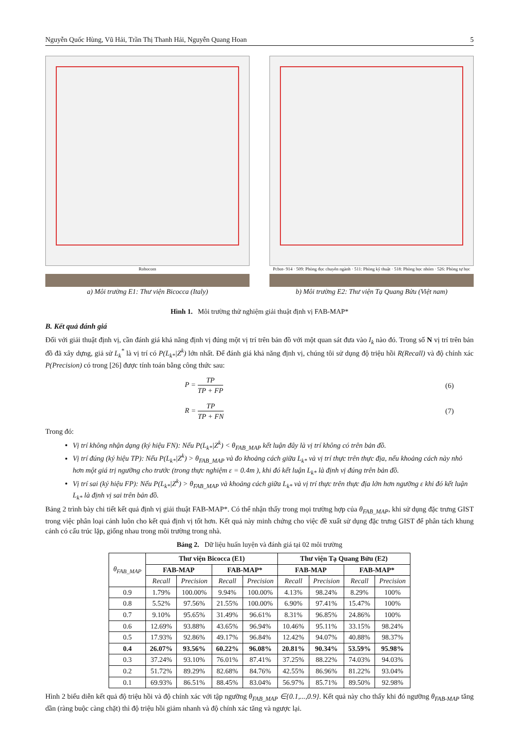Nguyễn Quốc Hùng, Vũ Hải, Trần Thị Thanh Hải, Nguyễn Quang Hoan 5
Robocom
a) Môi trường E1: Thư viện Bicocca (Italy)
Pcbot- 914 · 509: Phòng đọc chuyên ngành · 511: Phòng kỹ thuật · 518: Phòng học nhóm · 526: Phòng tự học
b) Môi trường E2: Thư viện Tạ Quang Bửu (Việt nam)
Hình 1. Môi trường thử nghiệm giải thuật định vị FAB-MAP*
B. Kết quả đánh giá
Đối với giải thuật định vị, cần đánh giá khả năng định vị đúng một vị trí trên bản đồ với một quan sát đưa vào I<sub>k</sub> nào đó. Trong số N vị trí trên bản đồ đã xây dựng, giả sử L<sub>k</sub><sup>*</sup> là vị trí có P(L<sub>k*</sub>|Z<sup>k</sup>) lớn nhất. Để đánh giá khả năng định vị, chúng tôi sử dụng độ triệu hồi R(Recall) và độ chính xác P(Precision) có trong [26] được tính toán bằng công thức sau:
P = TP TP + FP (6)
R = TP TP + FN (7)
Trong đó:
Vị trí không nhận dạng (ký hiệu FN): Nếu P(L<sub>k*</sub>|Z<sup>k</sup>) < θ<sub>FAB_MAP</sub> kết luận đây là vị trí không có trên bản đồ.
Vị trí đúng (ký hiệu TP): Nếu P(L<sub>k*</sub>|Z<sup>k</sup>) > θ<sub>FAB_MAP</sub> và đo khoảng cách giữa L<sub>k*</sub> và vị trí thực trên thực địa, nếu khoảng cách này nhỏ hơn một giá trị ngưỡng cho trước (trong thực nghiệm ε = 0.4m ), khi đó kết luận L<sub>k*</sub> là định vị đúng trên bản đồ.
Vị trí sai (ký hiệu FP): Nếu P(L<sub>k*</sub>|Z<sup>k</sup>) > θ<sub>FAB_MAP</sub> và khoảng cách giữa L<sub>k*</sub> và vị trí thực trên thực địa lớn hơn ngưỡng ε khi đó kết luận L<sub>k*</sub> là định vị sai trên bản đồ.
Bảng 2 trình bày chi tiết kết quả định vị giải thuật FAB-MAP*. Có thể nhận thấy trong mọi trường hợp của θ<sub>FAB_MAP</sub>, khi sử dụng đặc trưng GIST trong việc phân loại cảnh luôn cho kết quả định vị tốt hơn. Kết quả này minh chứng cho việc đề xuất sử dụng đặc trưng GIST để phân tách khung cảnh có cấu trúc lặp, giống nhau trong môi trường trong nhà.
Bảng 2. Dữ liệu huấn luyện và đánh giá tại 02 môi trường
| θ<sub>FAB_MAP</sub> | Thư viện Bicocca (E1) | | | | Thư viện Tạ Quang Bửu (E2) | | | |
| --- | --- | --- | --- | --- | --- | --- | --- | --- |
| | FAB-MAP | | FAB-MAP* | | FAB-MAP | | FAB-MAP* | |
| | Recall | Precision | Recall | Precision | Recall | Precision | Recall | Precision |
| 0.9 | 1.79% | 100.00% | 9.94% | 100.00% | 4.13% | 98.24% | 8.29% | 100% |
| 0.8 | 5.52% | 97.56% | 21.55% | 100.00% | 6.90% | 97.41% | 15.47% | 100% |
| 0.7 | 9.10% | 95.65% | 31.49% | 96.61% | 8.31% | 96.85% | 24.86% | 100% |
| 0.6 | 12.69% | 93.88% | 43.65% | 96.94% | 10.46% | 95.11% | 33.15% | 98.24% |
| 0.5 | 17.93% | 92.86% | 49.17% | 96.84% | 12.42% | 94.07% | 40.88% | 98.37% |
| 0.4 | 26.07% | 93.56% | 60.22% | 96.08% | 20.81% | 90.34% | 53.59% | 95.98% |
| 0.3 | 37.24% | 93.10% | 76.01% | 87.41% | 37.25% | 88.22% | 74.03% | 94.03% |
| 0.2 | 51.72% | 89.29% | 82.68% | 84.76% | 42.55% | 86.96% | 81.22% | 93.04% |
| 0.1 | 69.93% | 86.51% | 88.45% | 83.04% | 56.97% | 85.71% | 89.50% | 92.98% |
Hình 2 biểu diễn kết quả độ triệu hồi và độ chính xác với tập ngưỡng θ<sub>FAB_MAP</sub> ∈{0.1,...,0.9}. Kết quả này cho thấy khi đó ngưỡng θ<sub>FAB-MAP</sub> tăng dần (ràng buộc càng chặt) thì độ triệu hồi giảm nhanh và độ chính xác tăng và ngược lại.